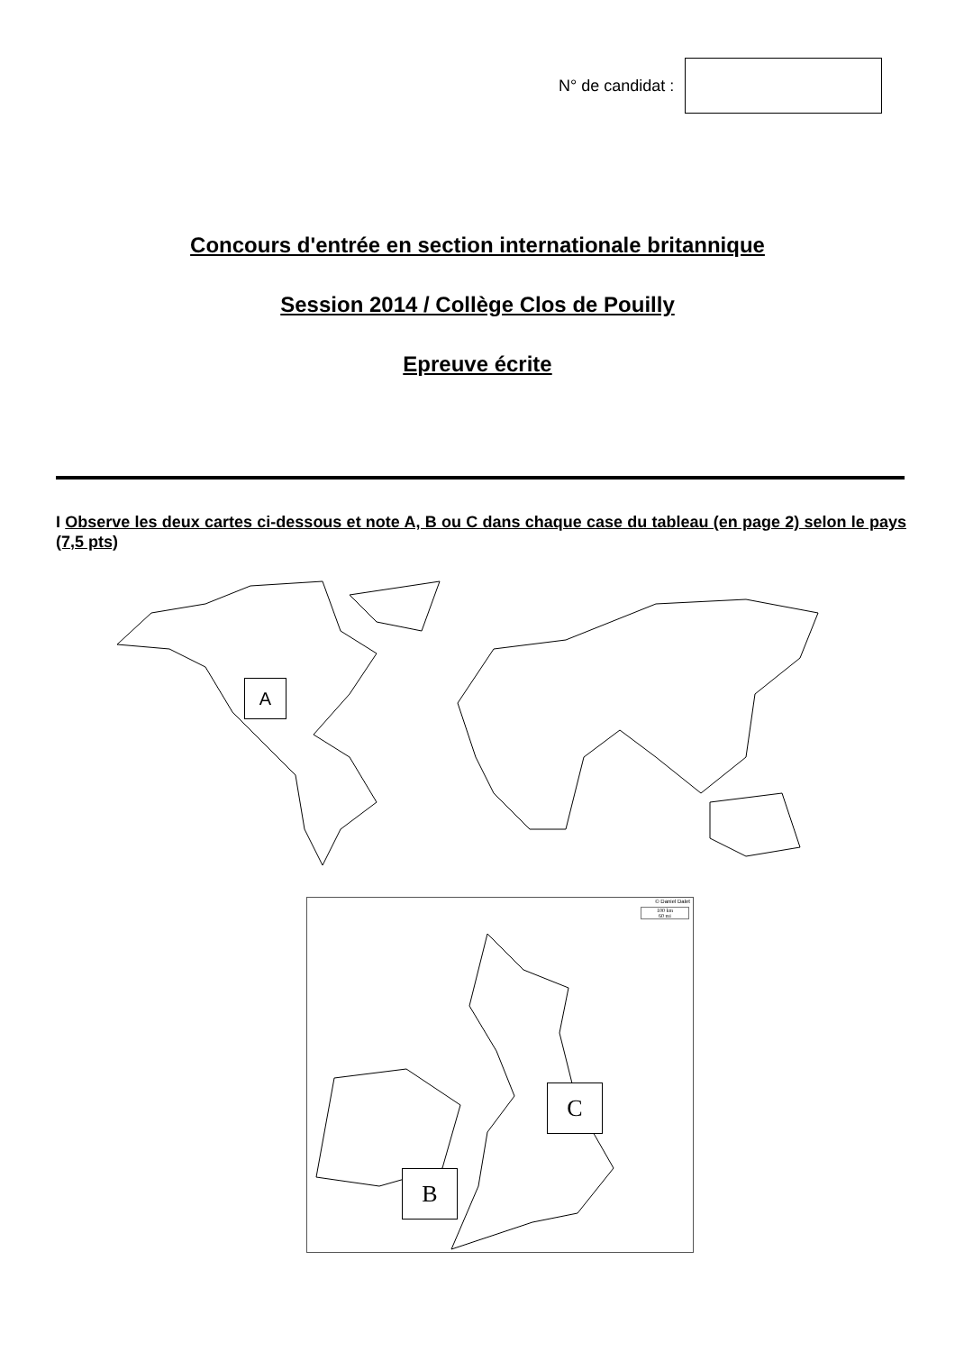N° de candidat :
Concours d'entrée en section internationale britannique
Session 2014 / Collège Clos de Pouilly
Epreuve écrite
I Observe les deux cartes ci-dessous et note A, B ou C dans chaque case du tableau (en page 2) selon le pays (7,5 pts)
A
© Daniel Dalet
100 km
60 mi
C
B